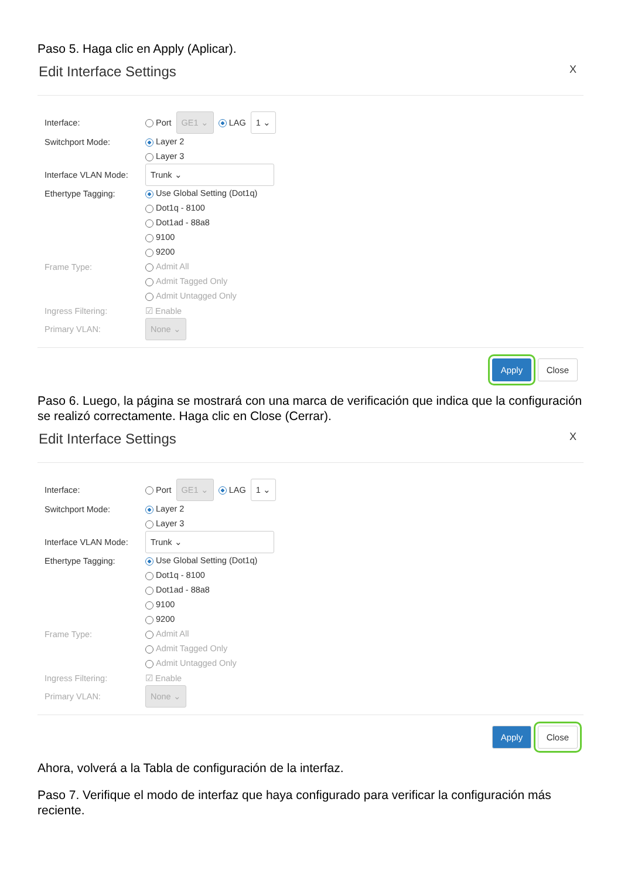Paso 5. Haga clic en Apply (Aplicar).
Edit Interface Settings X
Interface: Port GE1 ⌄ LAG 1 ⌄
Switchport Mode: Layer 2
Layer 3
Interface VLAN Mode:
Trunk ⌄
Ethertype Tagging: Use Global Setting (Dot1q)
Dot1q - 8100
Dot1ad - 88a8
9100
9200
Frame Type: Admit All
Admit Tagged Only
Admit Untagged Only
Ingress Filtering: ☑ Enable
Primary VLAN:
None ⌄
Apply Close
Paso 6. Luego, la página se mostrará con una marca de verificación que indica que la configuración se realizó correctamente. Haga clic en Close (Cerrar).
Edit Interface Settings X
Interface: Port GE1 ⌄ LAG 1 ⌄
Switchport Mode: Layer 2
Layer 3
Interface VLAN Mode:
Trunk ⌄
Ethertype Tagging: Use Global Setting (Dot1q)
Dot1q - 8100
Dot1ad - 88a8
9100
9200
Frame Type: Admit All
Admit Tagged Only
Admit Untagged Only
Ingress Filtering: ☑ Enable
Primary VLAN:
None ⌄
Apply Close
Ahora, volverá a la Tabla de configuración de la interfaz.
Paso 7. Verifique el modo de interfaz que haya configurado para verificar la configuración más reciente.